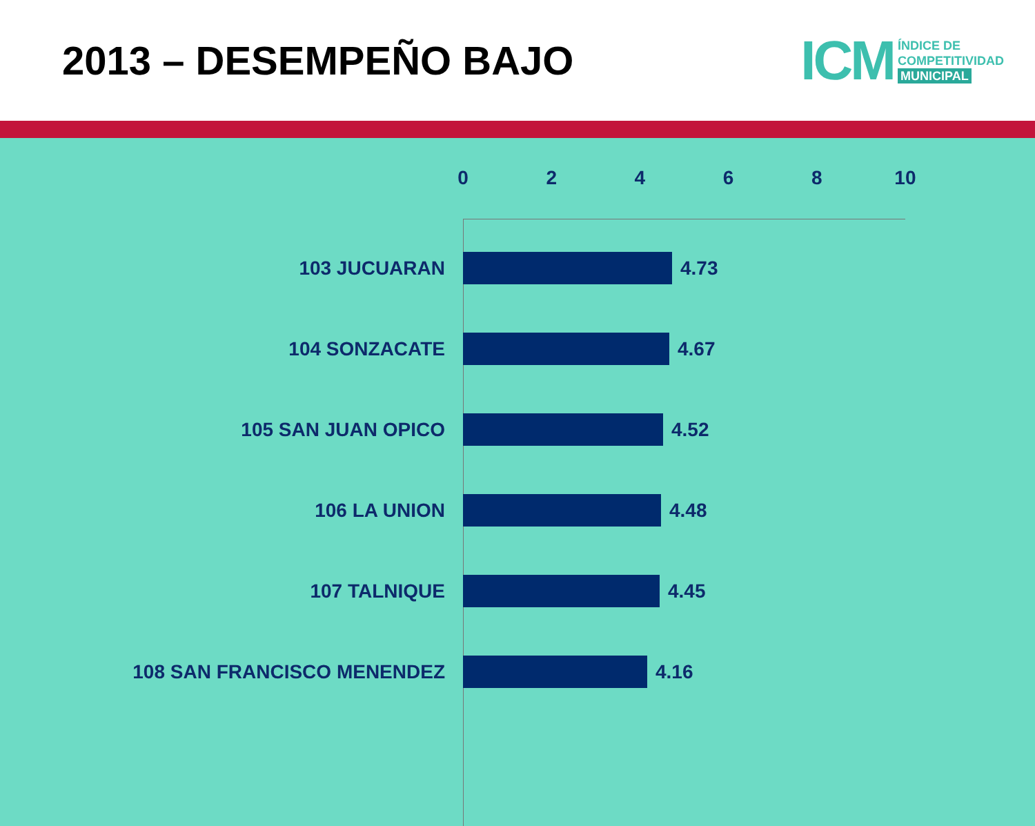2013 – DESEMPEÑO BAJO
ICM
ÍNDICE DE
COMPETITIVIDAD
MUNICIPAL
02468 10
103 JUCUARAN 4.73
104 SONZACATE 4.67
105 SAN JUAN OPICO 4.52
106 LA UNION 4.48
107 TALNIQUE 4.45
108 SAN FRANCISCO MENENDEZ 4.16